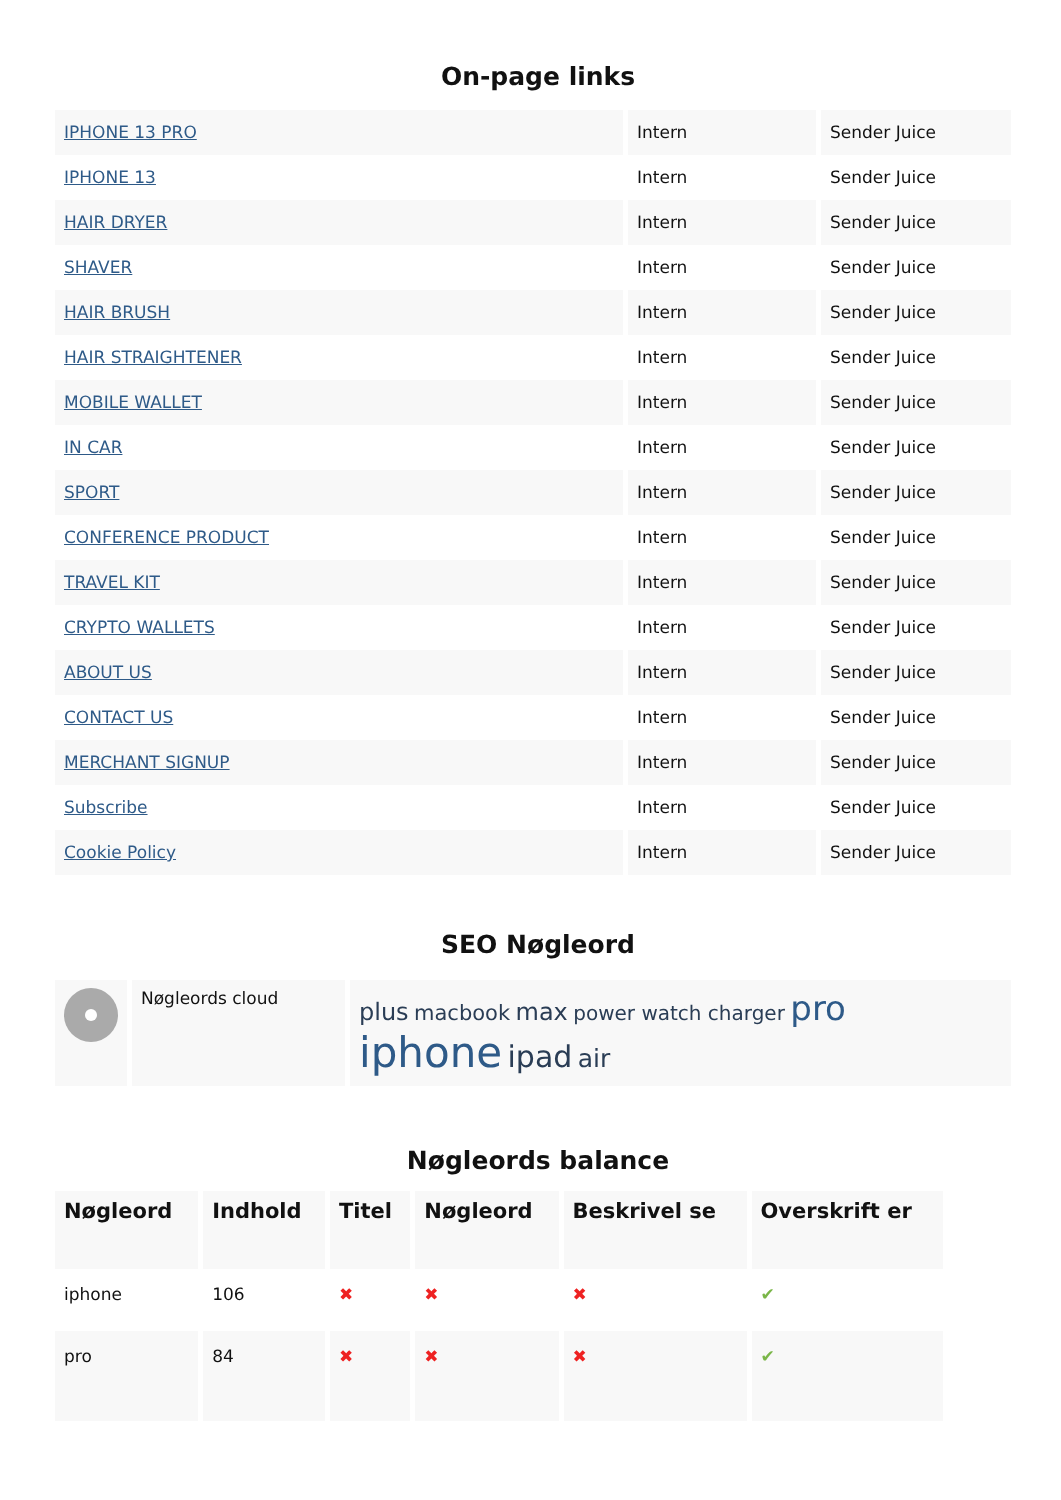On-page links
| IPHONE 13 PRO | Intern | Sender Juice |
| IPHONE 13 | Intern | Sender Juice |
| HAIR DRYER | Intern | Sender Juice |
| SHAVER | Intern | Sender Juice |
| HAIR BRUSH | Intern | Sender Juice |
| HAIR STRAIGHTENER | Intern | Sender Juice |
| MOBILE WALLET | Intern | Sender Juice |
| IN CAR | Intern | Sender Juice |
| SPORT | Intern | Sender Juice |
| CONFERENCE PRODUCT | Intern | Sender Juice |
| TRAVEL KIT | Intern | Sender Juice |
| CRYPTO WALLETS | Intern | Sender Juice |
| ABOUT US | Intern | Sender Juice |
| CONTACT US | Intern | Sender Juice |
| MERCHANT SIGNUP | Intern | Sender Juice |
| Subscribe | Intern | Sender Juice |
| Cookie Policy | Intern | Sender Juice |
SEO Nøgleord
| | Nøgleords cloud | plus macbook max power watch charger pro iphone ipad air |
Nøgleords balance
| Nøgleord | Indhold | Titel | Nøgleord | Beskrivel se | Overskrift er |
| --- | --- | --- | --- | --- | --- |
| iphone | 106 | ✖ | ✖ | ✖ | ✔ |
| pro | 84 | ✖ | ✖ | ✖ | ✔ |